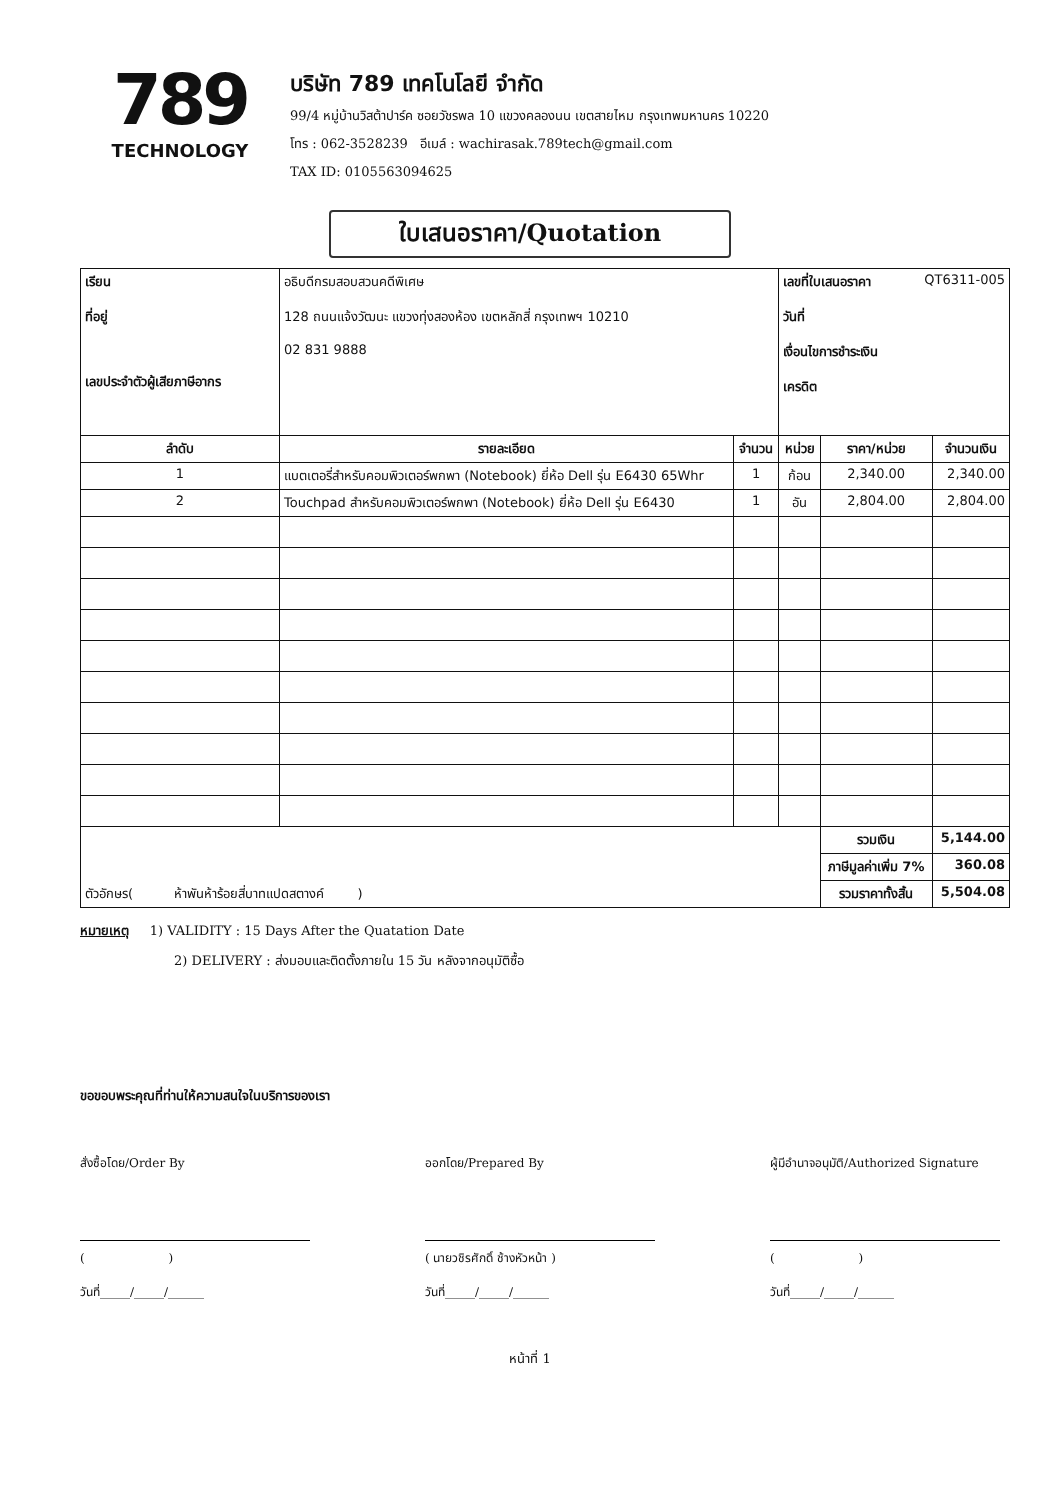789
TECHNOLOGY
บริษัท 789 เทคโนโลยี จำกัด
99/4 หมู่บ้านวิสต้าปาร์ค ซอยวัชรพล 10 แขวงคลองนน เขตสายไหม กรุงเทพมหานคร 10220
โทร : 062-3528239 อีเมล์ : wachirasak.789tech@gmail.com
TAX ID: 0105563094625
ใบเสนอราคา/Quotation
| เรียน ที่อยู่ เลขประจำตัวผู้เสียภาษีอากร | อธิบดีกรมสอบสวนคดีพิเศษ 128 ถนนแจ้งวัฒนะ แขวงทุ่งสองห้อง เขตหลักสี่ กรุงเทพฯ 10210 02 831 9888 | | เลขที่ใบเสนอราคา QT6311-005 วันที่ เงื่อนไขการชำระเงิน เครดิต | | |
| ลำดับ | รายละเอียด | จำนวน | หน่วย | ราคา/หน่วย | จำนวนเงิน |
| 1 | แบตเตอรี่สำหรับคอมพิวเตอร์พกพา (Notebook) ยี่ห้อ Dell รุ่น E6430 65Whr | 1 | ก้อน | 2,340.00 | 2,340.00 |
| 2 | Touchpad สำหรับคอมพิวเตอร์พกพา (Notebook) ยี่ห้อ Dell รุ่น E6430 | 1 | อัน | 2,804.00 | 2,804.00 |
| ตัวอักษร( ห้าพันห้าร้อยสี่บาทแปดสตางค์ ) | | | | รวมเงิน | 5,144.00 |
| | | | | ภาษีมูลค่าเพิ่ม 7% | 360.08 |
| | | | | รวมราคาทั้งสิ้น | 5,504.08 |
หมายเหตุ 1) VALIDITY : 15 Days After the Quatation Date
2) DELIVERY : ส่งมอบและติดตั้งภายใน 15 วัน หลังจากอนุมัติซื้อ
ขอขอบพระคุณที่ท่านให้ความสนใจในบริการของเรา
สั่งซื้อโดย/Order By
( )
วันที่_____/_____/______
ออกโดย/Prepared By
( นายวชิรศักดิ์ ช้างหัวหน้า )
วันที่_____/_____/______
ผู้มีอำนาจอนุมัติ/Authorized Signature
( )
วันที่_____/_____/______
หน้าที่ 1